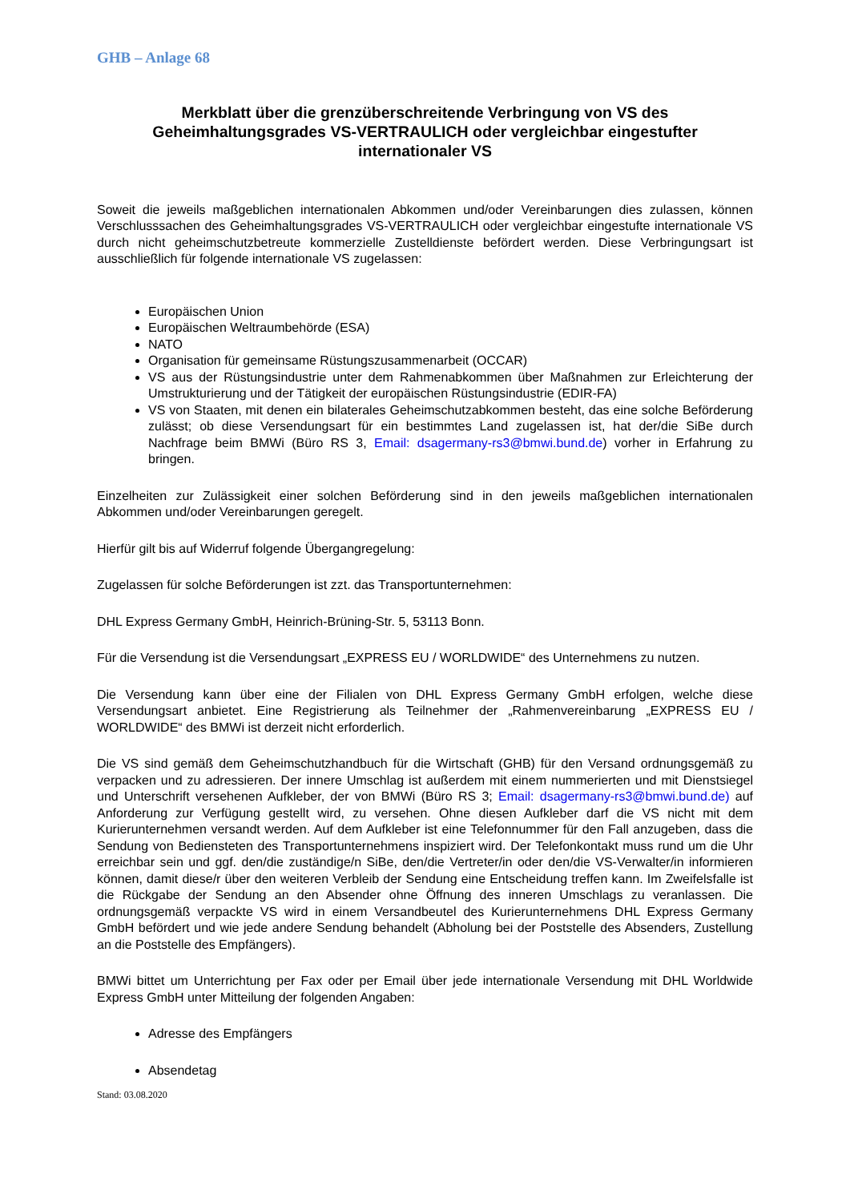GHB – Anlage 68
Merkblatt über die grenzüberschreitende Verbringung von VS des Geheimhaltungsgrades VS-VERTRAULICH oder vergleichbar eingestufter internationaler VS
Soweit die jeweils maßgeblichen internationalen Abkommen und/oder Vereinbarungen dies zulassen, können Verschlusssachen des Geheimhaltungsgrades VS-VERTRAULICH oder vergleichbar eingestufte internationale VS durch nicht geheimschutzbetreute kommerzielle Zustelldienste befördert werden. Diese Verbringungsart ist ausschließlich für folgende internationale VS zugelassen:
Europäischen Union
Europäischen Weltraumbehörde (ESA)
NATO
Organisation für gemeinsame Rüstungszusammenarbeit (OCCAR)
VS aus der Rüstungsindustrie unter dem Rahmenabkommen über Maßnahmen zur Erleichterung der Umstrukturierung und der Tätigkeit der europäischen Rüstungsindustrie (EDIR-FA)
VS von Staaten, mit denen ein bilaterales Geheimschutzabkommen besteht, das eine solche Beförderung zulässt; ob diese Versendungsart für ein bestimmtes Land zugelassen ist, hat der/die SiBe durch Nachfrage beim BMWi (Büro RS 3, Email: dsagermany-rs3@bmwi.bund.de) vorher in Erfahrung zu bringen.
Einzelheiten zur Zulässigkeit einer solchen Beförderung sind in den jeweils maßgeblichen internationalen Abkommen und/oder Vereinbarungen geregelt.
Hierfür gilt bis auf Widerruf folgende Übergangregelung:
Zugelassen für solche Beförderungen ist zzt. das Transportunternehmen:
DHL Express Germany GmbH, Heinrich-Brüning-Str. 5, 53113 Bonn.
Für die Versendung ist die Versendungsart „EXPRESS EU / WORLDWIDE“ des Unternehmens zu nutzen.
Die Versendung kann über eine der Filialen von DHL Express Germany GmbH erfolgen, welche diese Versendungsart anbietet. Eine Registrierung als Teilnehmer der „Rahmenvereinbarung „EXPRESS EU / WORLDWIDE“ des BMWi ist derzeit nicht erforderlich.
Die VS sind gemäß dem Geheimschutzhandbuch für die Wirtschaft (GHB) für den Versand ordnungsgemäß zu verpacken und zu adressieren. Der innere Umschlag ist außerdem mit einem nummerierten und mit Dienstsiegel und Unterschrift versehenen Aufkleber, der von BMWi (Büro RS 3; Email: dsagermany-rs3@bmwi.bund.de) auf Anforderung zur Verfügung gestellt wird, zu versehen. Ohne diesen Aufkleber darf die VS nicht mit dem Kurierunternehmen versandt werden. Auf dem Aufkleber ist eine Telefonnummer für den Fall anzugeben, dass die Sendung von Bediensteten des Transportunternehmens inspiziert wird. Der Telefonkontakt muss rund um die Uhr erreichbar sein und ggf. den/die zuständige/n SiBe, den/die Vertreter/in oder den/die VS-Verwalter/in informieren können, damit diese/r über den weiteren Verbleib der Sendung eine Entscheidung treffen kann. Im Zweifelsfalle ist die Rückgabe der Sendung an den Absender ohne Öffnung des inneren Umschlags zu veranlassen. Die ordnungsgemäß verpackte VS wird in einem Versandbeutel des Kurierunternehmens DHL Express Germany GmbH befördert und wie jede andere Sendung behandelt (Abholung bei der Poststelle des Absenders, Zustellung an die Poststelle des Empfängers).
BMWi bittet um Unterrichtung per Fax oder per Email über jede internationale Versendung mit DHL Worldwide Express GmbH unter Mitteilung der folgenden Angaben:
Adresse des Empfängers
Absendetag
Stand: 03.08.2020